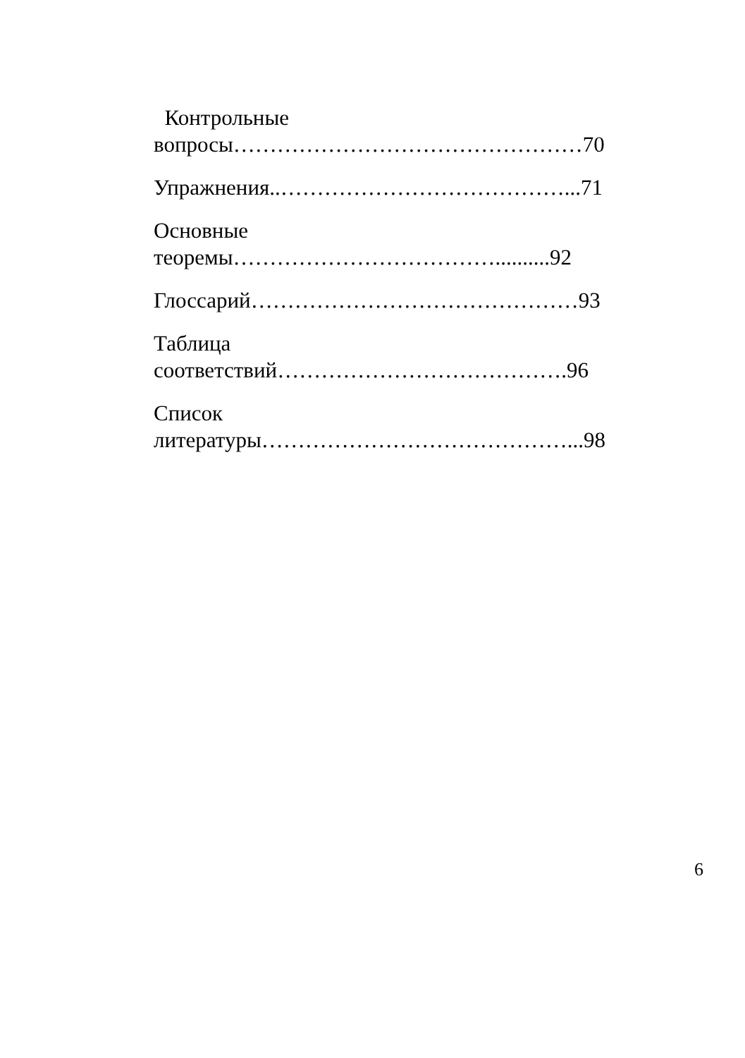Контрольные
вопросы…………………………………………70
Упражнения..…………………………………...71
Основные
теоремы………………………………..........92
Глоссарий………………………………………93
Таблица
соответствий………………………………….96
Список
литературы……………………………………...98
6